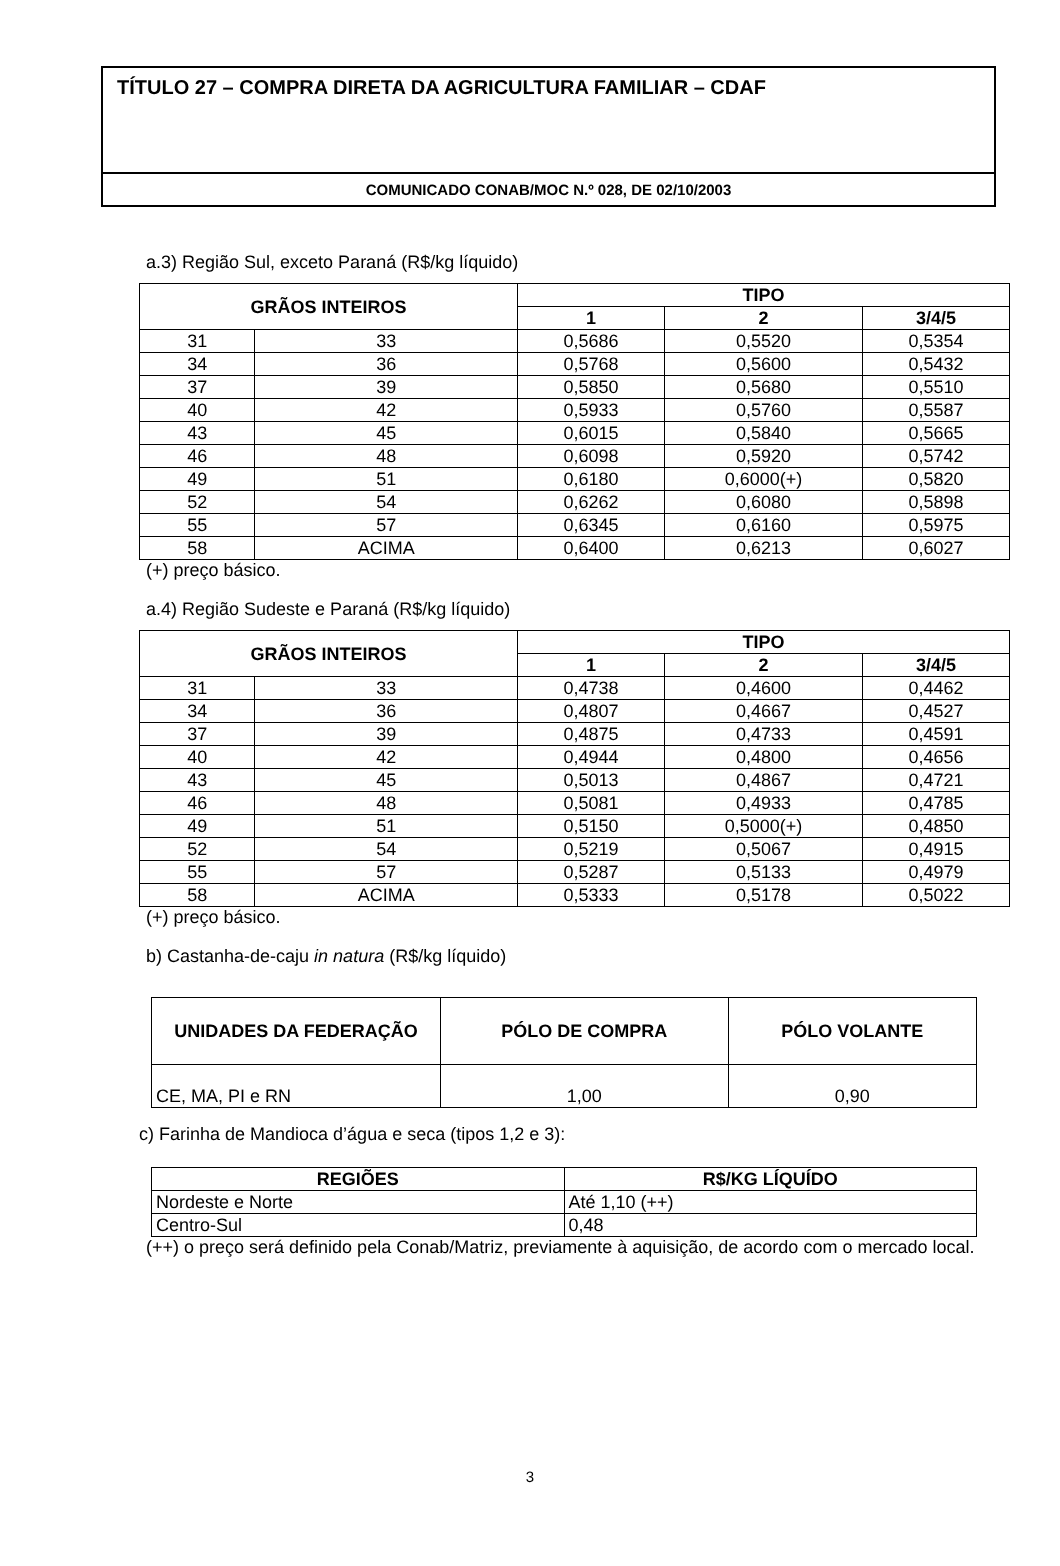TÍTULO 27 – COMPRA DIRETA DA AGRICULTURA FAMILIAR – CDAF
COMUNICADO CONAB/MOC N.º 028, DE 02/10/2003
a.3) Região Sul, exceto Paraná (R$/kg líquido)
| GRÃOS INTEIROS | | TIPO | | |
| --- | --- | --- | --- | --- |
| | | 1 | 2 | 3/4/5 |
| 31 | 33 | 0,5686 | 0,5520 | 0,5354 |
| 34 | 36 | 0,5768 | 0,5600 | 0,5432 |
| 37 | 39 | 0,5850 | 0,5680 | 0,5510 |
| 40 | 42 | 0,5933 | 0,5760 | 0,5587 |
| 43 | 45 | 0,6015 | 0,5840 | 0,5665 |
| 46 | 48 | 0,6098 | 0,5920 | 0,5742 |
| 49 | 51 | 0,6180 | 0,6000(+) | 0,5820 |
| 52 | 54 | 0,6262 | 0,6080 | 0,5898 |
| 55 | 57 | 0,6345 | 0,6160 | 0,5975 |
| 58 | ACIMA | 0,6400 | 0,6213 | 0,6027 |
(+) preço básico.
a.4) Região Sudeste e Paraná (R$/kg líquido)
| GRÃOS INTEIROS | | TIPO | | |
| --- | --- | --- | --- | --- |
| | | 1 | 2 | 3/4/5 |
| 31 | 33 | 0,4738 | 0,4600 | 0,4462 |
| 34 | 36 | 0,4807 | 0,4667 | 0,4527 |
| 37 | 39 | 0,4875 | 0,4733 | 0,4591 |
| 40 | 42 | 0,4944 | 0,4800 | 0,4656 |
| 43 | 45 | 0,5013 | 0,4867 | 0,4721 |
| 46 | 48 | 0,5081 | 0,4933 | 0,4785 |
| 49 | 51 | 0,5150 | 0,5000(+) | 0,4850 |
| 52 | 54 | 0,5219 | 0,5067 | 0,4915 |
| 55 | 57 | 0,5287 | 0,5133 | 0,4979 |
| 58 | ACIMA | 0,5333 | 0,5178 | 0,5022 |
(+) preço básico.
b) Castanha-de-caju in natura (R$/kg líquido)
| UNIDADES DA FEDERAÇÃO | PÓLO DE COMPRA | PÓLO VOLANTE |
| --- | --- | --- |
| CE, MA, PI e RN | 1,00 | 0,90 |
c) Farinha de Mandioca d’água e seca (tipos 1,2 e 3):
| REGIÕES | R$/KG LÍQUÍDO |
| --- | --- |
| Nordeste e Norte | Até 1,10 (++) |
| Centro-Sul | 0,48 |
(++) o preço será definido pela Conab/Matriz, previamente à aquisição, de acordo com o mercado local.
3